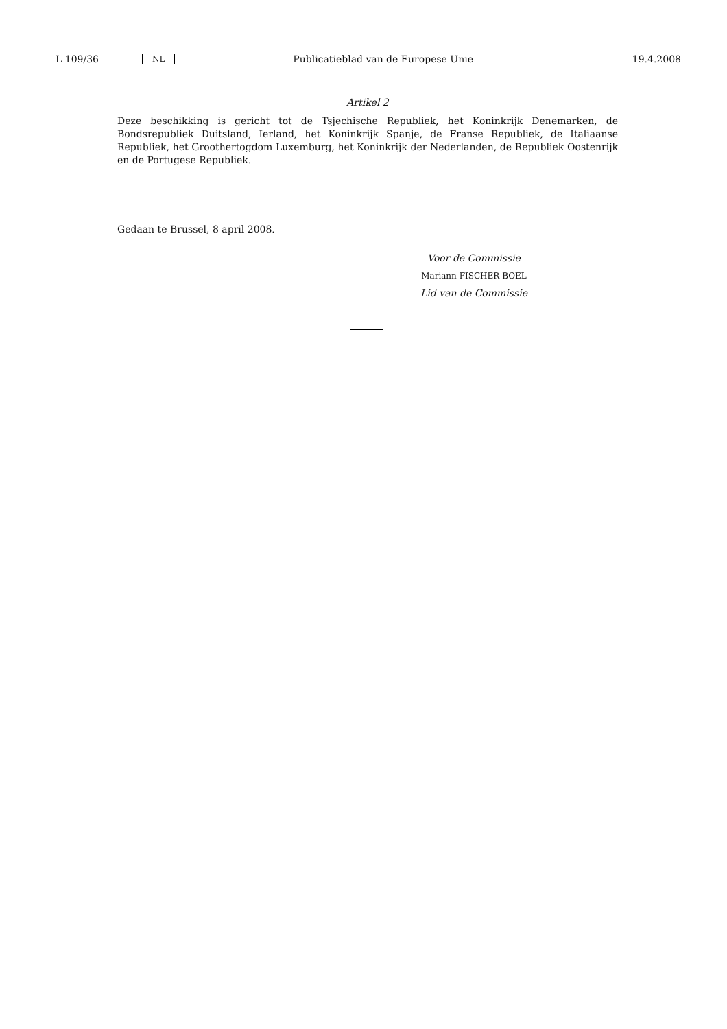L 109/36 NL Publicatieblad van de Europese Unie 19.4.2008
Artikel 2
Deze beschikking is gericht tot de Tsjechische Republiek, het Koninkrijk Denemarken, de Bondsrepubliek Duitsland, Ierland, het Koninkrijk Spanje, de Franse Republiek, de Italiaanse Republiek, het Groothertogdom Luxemburg, het Koninkrijk der Nederlanden, de Republiek Oostenrijk en de Portugese Republiek.
Gedaan te Brussel, 8 april 2008.
Voor de Commissie
Mariann FISCHER BOEL
Lid van de Commissie